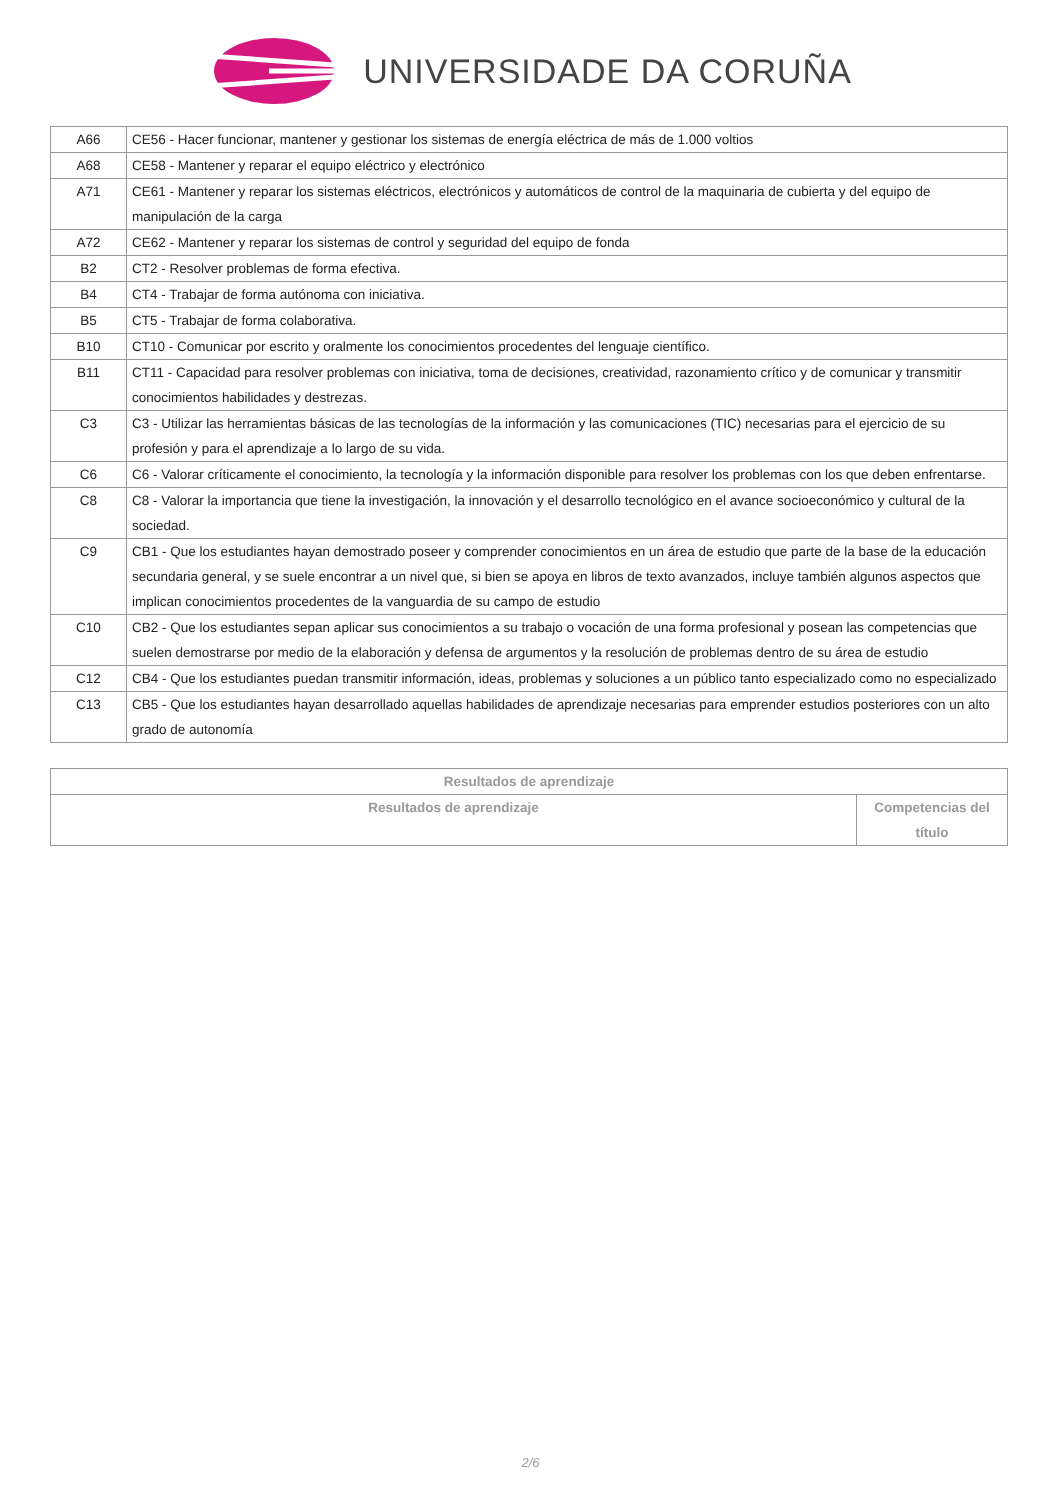UNIVERSIDADE DA CORUÑA
| A66 | CE56 - Hacer funcionar, mantener y gestionar los sistemas de energía eléctrica de más de 1.000 voltios |
| A68 | CE58 - Mantener y reparar el equipo eléctrico y electrónico |
| A71 | CE61 - Mantener y reparar los sistemas eléctricos, electrónicos y automáticos de control de la maquinaria de cubierta y del equipo de manipulación de la carga |
| A72 | CE62 - Mantener y reparar los sistemas de control y seguridad del equipo de fonda |
| B2 | CT2 - Resolver problemas de forma efectiva. |
| B4 | CT4 - Trabajar de forma autónoma con iniciativa. |
| B5 | CT5 - Trabajar de forma colaborativa. |
| B10 | CT10 - Comunicar por escrito y oralmente los conocimientos procedentes del lenguaje científico. |
| B11 | CT11 - Capacidad para resolver problemas con iniciativa, toma de decisiones, creatividad, razonamiento crítico y de comunicar y transmitir conocimientos habilidades y destrezas. |
| C3 | C3 - Utilizar las herramientas básicas de las tecnologías de la información y las comunicaciones (TIC) necesarias para el ejercicio de su profesión y para el aprendizaje a lo largo de su vida. |
| C6 | C6 - Valorar críticamente el conocimiento, la tecnología y la información disponible para resolver los problemas con los que deben enfrentarse. |
| C8 | C8 - Valorar la importancia que tiene la investigación, la innovación y el desarrollo tecnológico en el avance socioeconómico y cultural de la sociedad. |
| C9 | CB1 - Que los estudiantes hayan demostrado poseer y comprender conocimientos en un área de estudio que parte de la base de la educación secundaria general, y se suele encontrar a un nivel que, si bien se apoya en libros de texto avanzados, incluye también algunos aspectos que implican conocimientos procedentes de la vanguardia de su campo de estudio |
| C10 | CB2 - Que los estudiantes sepan aplicar sus conocimientos a su trabajo o vocación de una forma profesional y posean las competencias que suelen demostrarse por medio de la elaboración y defensa de argumentos y la resolución de problemas dentro de su área de estudio |
| C12 | CB4 - Que los estudiantes puedan transmitir información, ideas, problemas y soluciones a un público tanto especializado como no especializado |
| C13 | CB5 - Que los estudiantes hayan desarrollado aquellas habilidades de aprendizaje necesarias para emprender estudios posteriores con un alto grado de autonomía |
| Resultados de aprendizaje | |
| --- | --- |
| Resultados de aprendizaje | Competencias del título |
2/6